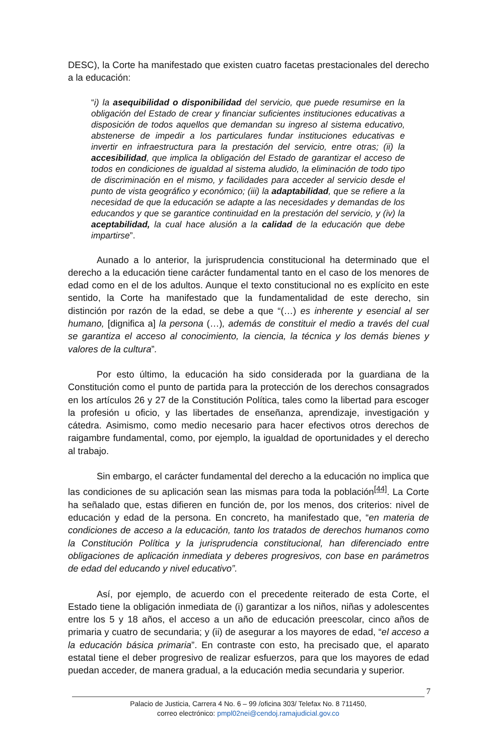DESC), la Corte ha manifestado que existen cuatro facetas prestacionales del derecho a la educación:
“i) la asequibilidad o disponibilidad del servicio, que puede resumirse en la obligación del Estado de crear y financiar suficientes instituciones educativas a disposición de todos aquellos que demandan su ingreso al sistema educativo, abstenerse de impedir a los particulares fundar instituciones educativas e invertir en infraestructura para la prestación del servicio, entre otras; (ii) la accesibilidad, que implica la obligación del Estado de garantizar el acceso de todos en condiciones de igualdad al sistema aludido, la eliminación de todo tipo de discriminación en el mismo, y facilidades para acceder al servicio desde el punto de vista geográfico y económico; (iii) la adaptabilidad, que se refiere a la necesidad de que la educación se adapte a las necesidades y demandas de los educandos y que se garantice continuidad en la prestación del servicio, y (iv) la aceptabilidad, la cual hace alusión a la calidad de la educación que debe impartirse”.
Aunado a lo anterior, la jurisprudencia constitucional ha determinado que el derecho a la educación tiene carácter fundamental tanto en el caso de los menores de edad como en el de los adultos. Aunque el texto constitucional no es explícito en este sentido, la Corte ha manifestado que la fundamentalidad de este derecho, sin distinción por razón de la edad, se debe a que “(…) es inherente y esencial al ser humano, [dignifica a] la persona (…), además de constituir el medio a través del cual se garantiza el acceso al conocimiento, la ciencia, la técnica y los demás bienes y valores de la cultura”.
Por esto último, la educación ha sido considerada por la guardiana de la Constitución como el punto de partida para la protección de los derechos consagrados en los artículos 26 y 27 de la Constitución Política, tales como la libertad para escoger la profesión u oficio, y las libertades de enseñanza, aprendizaje, investigación y cátedra. Asimismo, como medio necesario para hacer efectivos otros derechos de raigambre fundamental, como, por ejemplo, la igualdad de oportunidades y el derecho al trabajo.
Sin embargo, el carácter fundamental del derecho a la educación no implica que las condiciones de su aplicación sean las mismas para toda la población<sup>[44]</sup>. La Corte ha señalado que, estas difieren en función de, por los menos, dos criterios: nivel de educación y edad de la persona. En concreto, ha manifestado que, “en materia de condiciones de acceso a la educación, tanto los tratados de derechos humanos como la Constitución Política y la jurisprudencia constitucional, han diferenciado entre obligaciones de aplicación inmediata y deberes progresivos, con base en parámetros de edad del educando y nivel educativo”.
Así, por ejemplo, de acuerdo con el precedente reiterado de esta Corte, el Estado tiene la obligación inmediata de (i) garantizar a los niños, niñas y adolescentes entre los 5 y 18 años, el acceso a un año de educación preescolar, cinco años de primaria y cuatro de secundaria; y (ii) de asegurar a los mayores de edad, “el acceso a la educación básica primaria”. En contraste con esto, ha precisado que, el aparato estatal tiene el deber progresivo de realizar esfuerzos, para que los mayores de edad puedan acceder, de manera gradual, a la educación media secundaria y superior.
7
Palacio de Justicia, Carrera 4 No. 6 – 99 /oficina 303/ Telefax No. 8 711450,
correo electrónico: pmpl02nei@cendoj.ramajudicial.gov.co